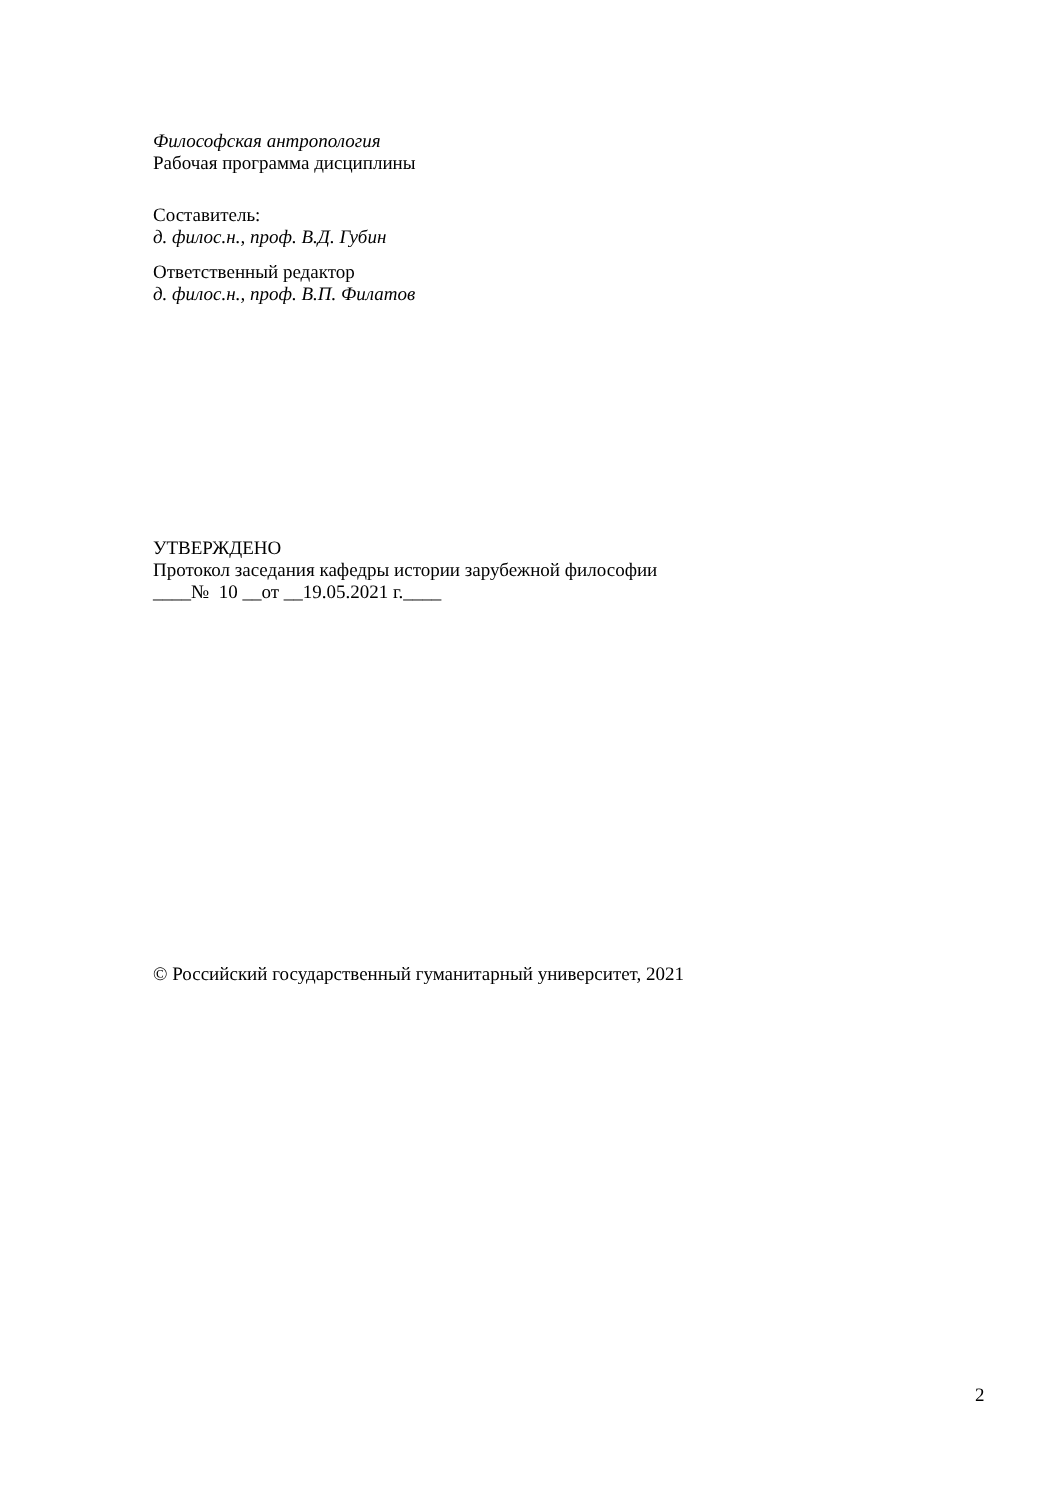Философская антропология
Рабочая программа дисциплины
Составитель:
д. филос.н., проф. В.Д. Губин
Ответственный редактор
д. филос.н., проф. В.П. Филатов
УТВЕРЖДЕНО
Протокол заседания кафедры истории зарубежной философии
____№ 10 __от __19.05.2021 г.____
© Российский государственный гуманитарный университет, 2021
2